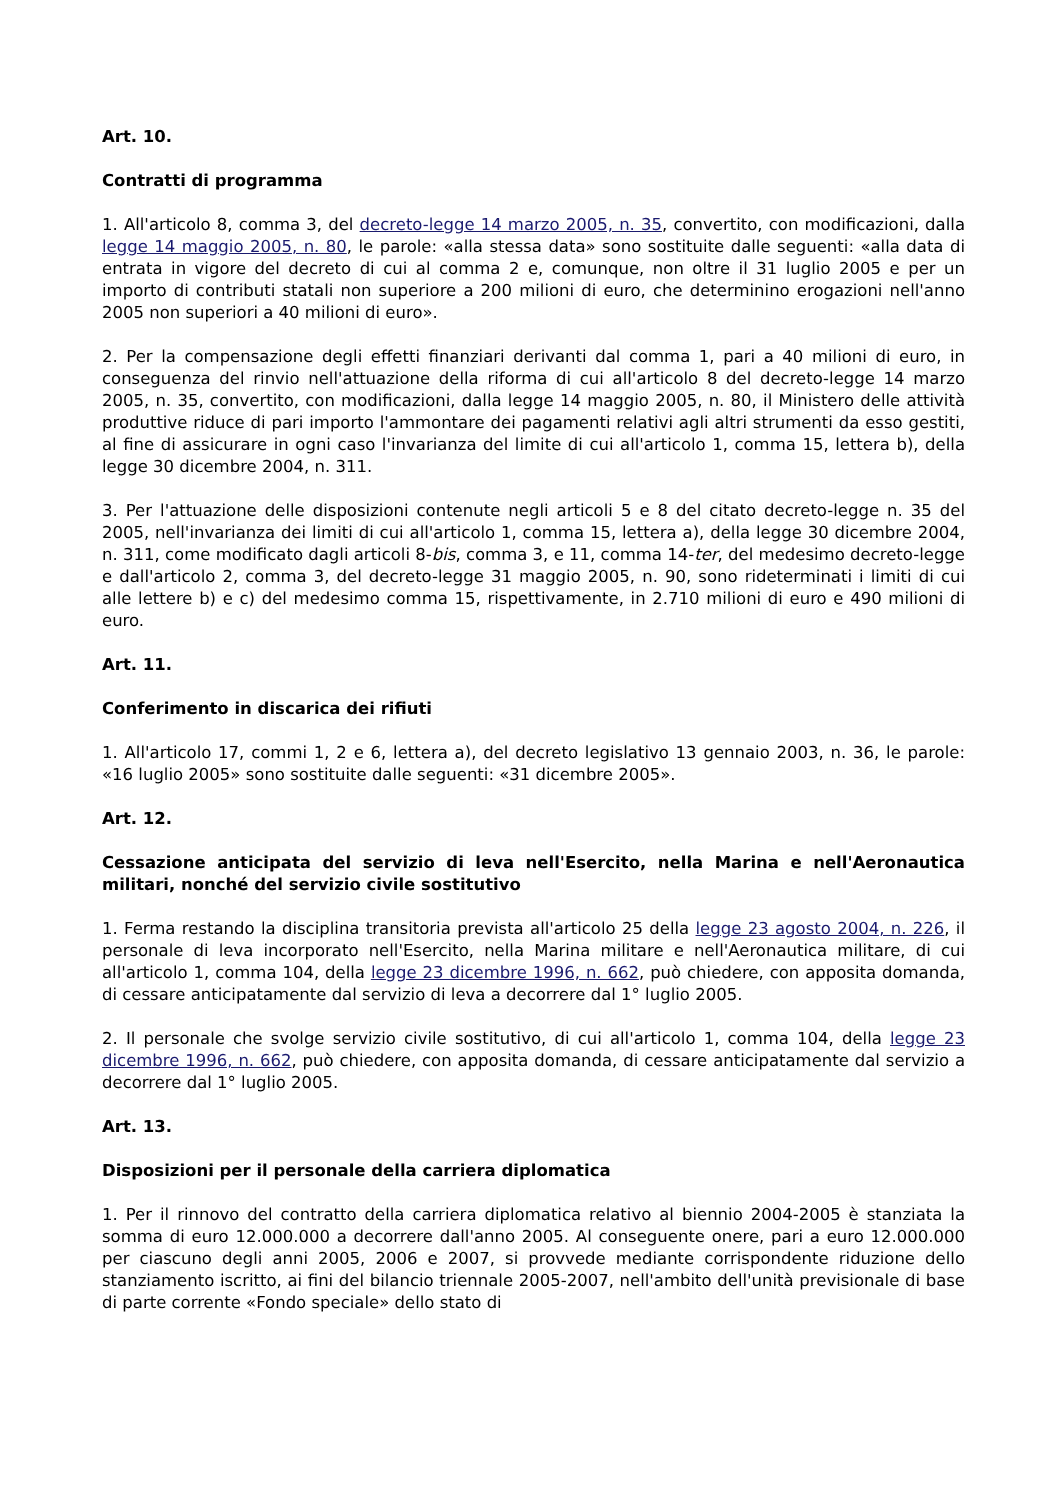Art. 10.
Contratti di programma
1. All'articolo 8, comma 3, del decreto-legge 14 marzo 2005, n. 35, convertito, con modificazioni, dalla legge 14 maggio 2005, n. 80, le parole: «alla stessa data» sono sostituite dalle seguenti: «alla data di entrata in vigore del decreto di cui al comma 2 e, comunque, non oltre il 31 luglio 2005 e per un importo di contributi statali non superiore a 200 milioni di euro, che determinino erogazioni nell'anno 2005 non superiori a 40 milioni di euro».
2. Per la compensazione degli effetti finanziari derivanti dal comma 1, pari a 40 milioni di euro, in conseguenza del rinvio nell'attuazione della riforma di cui all'articolo 8 del decreto-legge 14 marzo 2005, n. 35, convertito, con modificazioni, dalla legge 14 maggio 2005, n. 80, il Ministero delle attività produttive riduce di pari importo l'ammontare dei pagamenti relativi agli altri strumenti da esso gestiti, al fine di assicurare in ogni caso l'invarianza del limite di cui all'articolo 1, comma 15, lettera b), della legge 30 dicembre 2004, n. 311.
3. Per l'attuazione delle disposizioni contenute negli articoli 5 e 8 del citato decreto-legge n. 35 del 2005, nell'invarianza dei limiti di cui all'articolo 1, comma 15, lettera a), della legge 30 dicembre 2004, n. 311, come modificato dagli articoli 8-bis, comma 3, e 11, comma 14-ter, del medesimo decreto-legge e dall'articolo 2, comma 3, del decreto-legge 31 maggio 2005, n. 90, sono rideterminati i limiti di cui alle lettere b) e c) del medesimo comma 15, rispettivamente, in 2.710 milioni di euro e 490 milioni di euro.
Art. 11.
Conferimento in discarica dei rifiuti
1. All'articolo 17, commi 1, 2 e 6, lettera a), del decreto legislativo 13 gennaio 2003, n. 36, le parole: «16 luglio 2005» sono sostituite dalle seguenti: «31 dicembre 2005».
Art. 12.
Cessazione anticipata del servizio di leva nell'Esercito, nella Marina e nell'Aeronautica militari, nonché del servizio civile sostitutivo
1. Ferma restando la disciplina transitoria prevista all'articolo 25 della legge 23 agosto 2004, n. 226, il personale di leva incorporato nell'Esercito, nella Marina militare e nell'Aeronautica militare, di cui all'articolo 1, comma 104, della legge 23 dicembre 1996, n. 662, può chiedere, con apposita domanda, di cessare anticipatamente dal servizio di leva a decorrere dal 1° luglio 2005.
2. Il personale che svolge servizio civile sostitutivo, di cui all'articolo 1, comma 104, della legge 23 dicembre 1996, n. 662, può chiedere, con apposita domanda, di cessare anticipatamente dal servizio a decorrere dal 1° luglio 2005.
Art. 13.
Disposizioni per il personale della carriera diplomatica
1. Per il rinnovo del contratto della carriera diplomatica relativo al biennio 2004-2005 è stanziata la somma di euro 12.000.000 a decorrere dall'anno 2005. Al conseguente onere, pari a euro 12.000.000 per ciascuno degli anni 2005, 2006 e 2007, si provvede mediante corrispondente riduzione dello stanziamento iscritto, ai fini del bilancio triennale 2005-2007, nell'ambito dell'unità previsionale di base di parte corrente «Fondo speciale» dello stato di